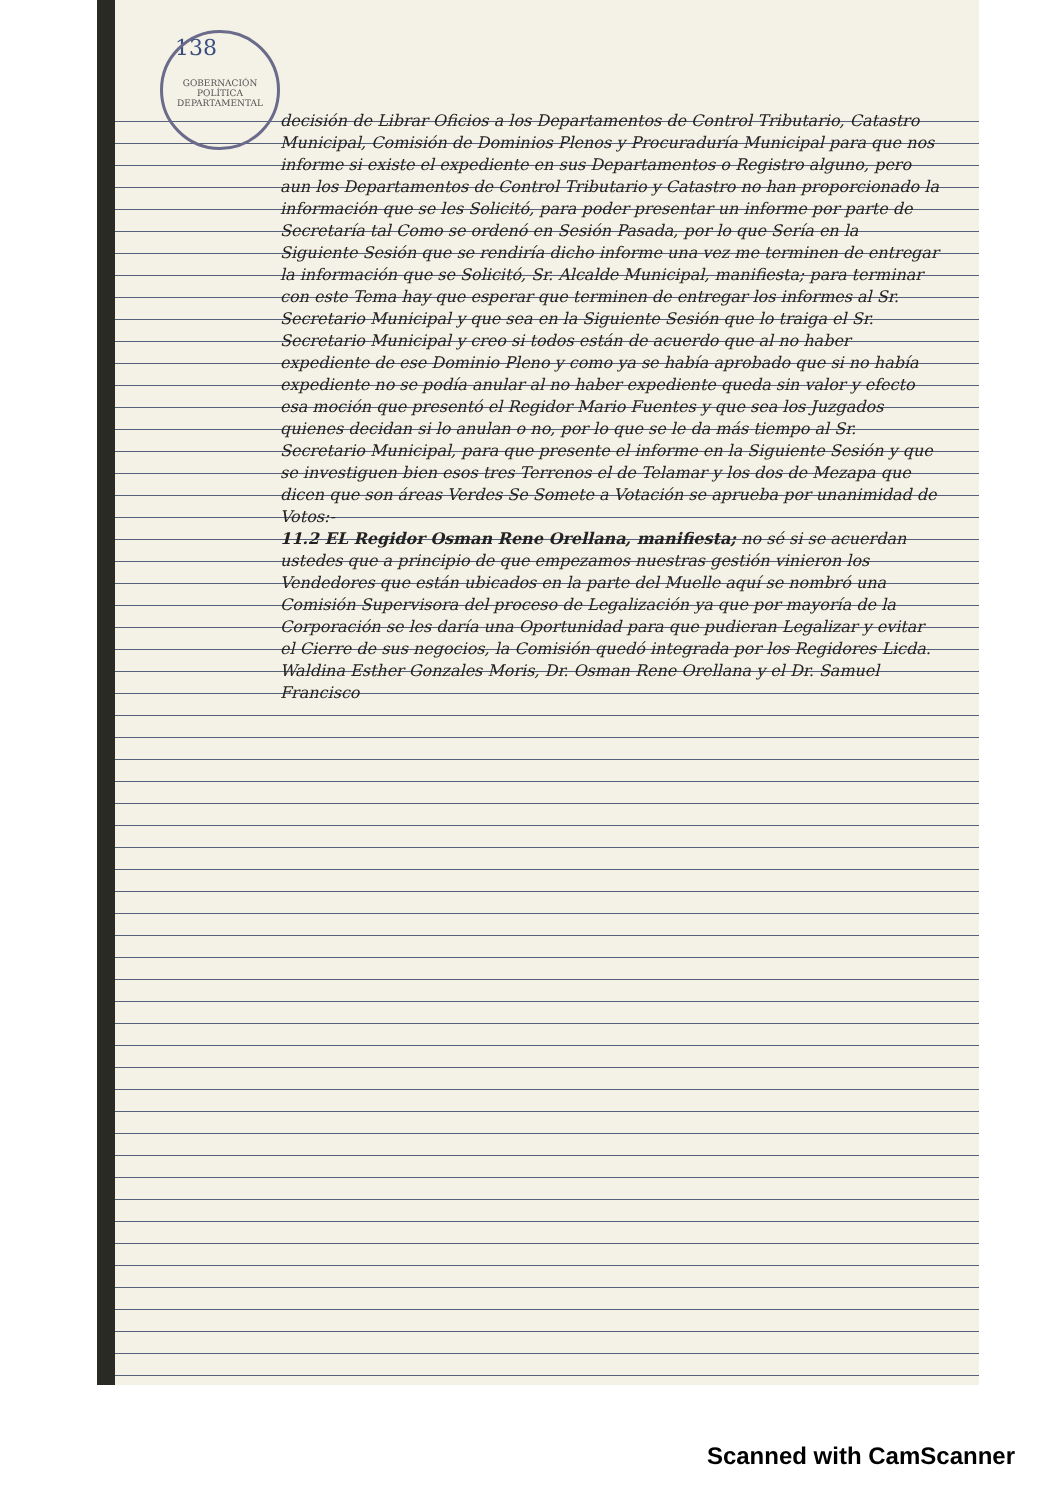138
GOBERNACIÓN POLÍTICA DEPARTAMENTAL
decisión de Librar Oficios a los Departamentos de Control Tributario, Catastro Municipal, Comisión de Dominios Plenos y Procuraduría Municipal para que nos informe si existe el expediente en sus Departamentos o Registro alguno, pero aun los Departamentos de Control Tributario y Catastro no han proporcionado la información que se les Solicitó, para poder presentar un informe por parte de Secretaría tal Como se ordenó en Sesión Pasada, por lo que Sería en la Siguiente Sesión que se rendiría dicho informe una vez me terminen de entregar la información que se Solicitó, Sr. Alcalde Municipal, manifiesta; para terminar con este Tema hay que esperar que terminen de entregar los informes al Sr. Secretario Municipal y que sea en la Siguiente Sesión que lo traiga el Sr. Secretario Municipal y creo si todos están de acuerdo que al no haber expediente de ese Dominio Pleno y como ya se había aprobado que si no había expediente no se podía anular al no haber expediente queda sin valor y efecto esa moción que presentó el Regidor Mario Fuentes y que sea los Juzgados quienes decidan si lo anulan o no, por lo que se le da más tiempo al Sr. Secretario Municipal, para que presente el informe en la Siguiente Sesión y que se investiguen bien esos tres Terrenos el de Telamar y los dos de Mezapa que dicen que son áreas Verdes Se Somete a Votación se aprueba por unanimidad de Votos:-
11.2 EL Regidor Osman Rene Orellana, manifiesta; no sé si se acuerdan ustedes que a principio de que empezamos nuestras gestión vinieron los Vendedores que están ubicados en la parte del Muelle aquí se nombró una Comisión Supervisora del proceso de Legalización ya que por mayoría de la Corporación se les daría una Oportunidad para que pudieran Legalizar y evitar el Cierre de sus negocios, la Comisión quedó integrada por los Regidores Licda. Waldina Esther Gonzales Moris, Dr. Osman Rene Orellana y el Dr. Samuel Francisco
Scanned with CamScanner